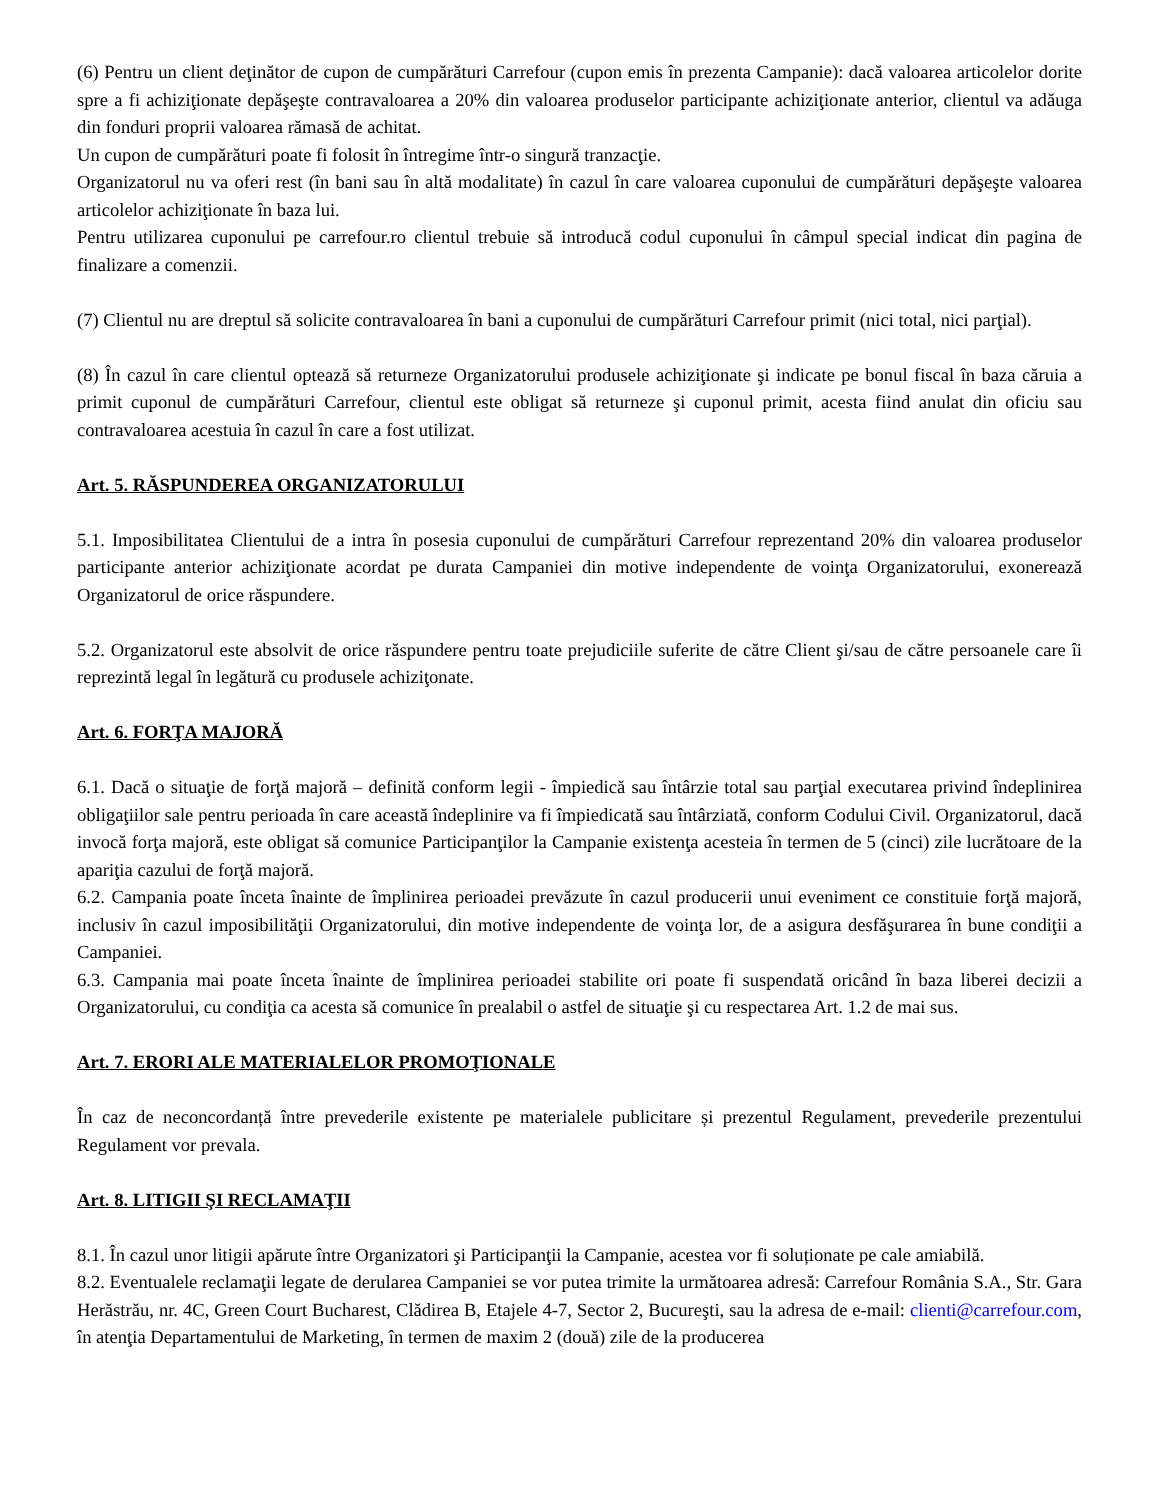(6) Pentru un client deţinător de cupon de cumpărături Carrefour (cupon emis în prezenta Campanie): dacă valoarea articolelor dorite spre a fi achiziţionate depăşeşte contravaloarea a 20% din valoarea produselor participante achiziţionate anterior, clientul va adăuga din fonduri proprii valoarea rămasă de achitat.
Un cupon de cumpărături poate fi folosit în întregime într-o singură tranzacţie.
Organizatorul nu va oferi rest (în bani sau în altă modalitate) în cazul în care valoarea cuponului de cumpărături depăşeşte valoarea articolelor achiziţionate în baza lui.
Pentru utilizarea cuponului pe carrefour.ro clientul trebuie să introducă codul cuponului în câmpul special indicat din pagina de finalizare a comenzii.
(7) Clientul nu are dreptul să solicite contravaloarea în bani a cuponului de cumpărături Carrefour primit (nici total, nici parţial).
(8) În cazul în care clientul optează să returneze Organizatorului produsele achiziţionate şi indicate pe bonul fiscal în baza căruia a primit cuponul de cumpărături Carrefour, clientul este obligat să returneze şi cuponul primit, acesta fiind anulat din oficiu sau contravaloarea acestuia în cazul în care a fost utilizat.
Art. 5. RĂSPUNDEREA ORGANIZATORULUI
5.1. Imposibilitatea Clientului de a intra în posesia cuponului de cumpărături Carrefour reprezentand 20% din valoarea produselor participante anterior achiziţionate acordat pe durata Campaniei din motive independente de voinţa Organizatorului, exonerează Organizatorul de orice răspundere.
5.2. Organizatorul este absolvit de orice răspundere pentru toate prejudiciile suferite de către Client şi/sau de către persoanele care îi reprezintă legal în legătură cu produsele achiziţonate.
Art. 6. FORŢA MAJORĂ
6.1. Dacă o situaţie de forţă majoră – definită conform legii - împiedică sau întârzie total sau parţial executarea privind îndeplinirea obligaţiilor sale pentru perioada în care această îndeplinire va fi împiedicată sau întârziată, conform Codului Civil. Organizatorul, dacă invocă forţa majoră, este obligat să comunice Participanţilor la Campanie existenţa acesteia în termen de 5 (cinci) zile lucrătoare de la apariţia cazului de forţă majoră.
6.2. Campania poate înceta înainte de împlinirea perioadei prevăzute în cazul producerii unui eveniment ce constituie forţă majoră, inclusiv în cazul imposibilităţii Organizatorului, din motive independente de voinţa lor, de a asigura desfăşurarea în bune condiţii a Campaniei.
6.3. Campania mai poate înceta înainte de împlinirea perioadei stabilite ori poate fi suspendată oricând în baza liberei decizii a Organizatorului, cu condiţia ca acesta să comunice în prealabil o astfel de situaţie şi cu respectarea Art. 1.2 de mai sus.
Art. 7. ERORI ALE MATERIALELOR PROMOŢIONALE
În caz de neconcordanță între prevederile existente pe materialele publicitare și prezentul Regulament, prevederile prezentului Regulament vor prevala.
Art. 8. LITIGII ŞI RECLAMAŢII
8.1. În cazul unor litigii apărute între Organizatori şi Participanţii la Campanie, acestea vor fi soluționate pe cale amiabilă.
8.2. Eventualele reclamaţii legate de derularea Campaniei se vor putea trimite la următoarea adresă: Carrefour România S.A., Str. Gara Herăstrău, nr. 4C, Green Court Bucharest, Clădirea B, Etajele 4-7, Sector 2, Bucureşti, sau la adresa de e-mail: clienti@carrefour.com, în atenţia Departamentului de Marketing, în termen de maxim 2 (două) zile de la producerea